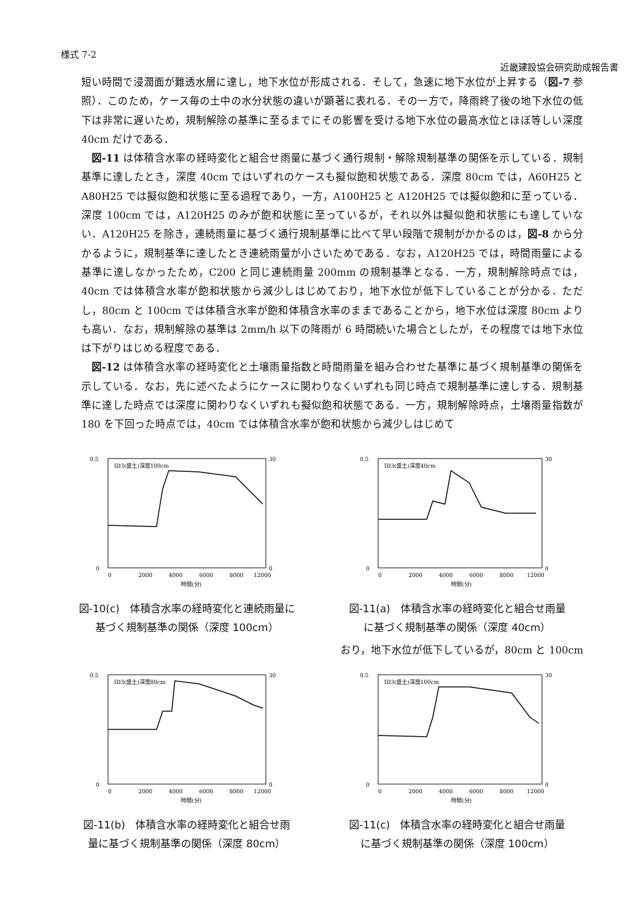様式 7-2
近畿建設協会研究助成報告書
短い時間で浸潤面が難透水層に達し，地下水位が形成される．そして，急速に地下水位が上昇する（図-7 参照）．このため，ケース毎の土中の水分状態の違いが顕著に表れる．その一方で，降雨終了後の地下水位の低下は非常に遅いため，規制解除の基準に至るまでにその影響を受ける地下水位の最高水位とほぼ等しい深度 40cm だけである．
図-11 は体積含水率の経時変化と組合せ雨量に基づく通行規制・解除規制基準の関係を示している．規制基準に達したとき，深度 40cm ではいずれのケースも擬似飽和状態である．深度 80cm では，A60H25 と A80H25 では擬似飽和状態に至る過程であり，一方，A100H25 と A120H25 では擬似飽和に至っている．深度 100cm では，A120H25 のみが飽和状態に至っているが，それ以外は擬似飽和状態にも達していない．A120H25 を除き，連続雨量に基づく通行規制基準に比べて早い段階で規制がかかるのは，図-8 から分かるように，規制基準に達したとき連続雨量が小さいためである．なお，A120H25 では，時間雨量による基準に達しなかったため，C200 と同じ連続雨量 200mm の規制基準となる．一方，規制解除時点では，40cm では体積含水率が飽和状態から減少しはじめており，地下水位が低下していることが分かる．ただし，80cm と 100cm では体積含水率が飽和体積含水率のままであることから，地下水位は深度 80cm よりも高い．なお，規制解除の基準は 2mm/h 以下の降雨が 6 時間続いた場合としたが，その程度では地下水位は下がりはじめる程度である．
図-12 は体積含水率の経時変化と土壌雨量指数と時間雨量を組み合わせた基準に基づく規制基準の関係を示している．なお，先に述べたようにケースに関わりなくいずれも同じ時点で規制基準に達しする．規制基準に達した時点では深度に関わりなくいずれも擬似飽和状態である．一方，規制解除時点，土壌雨量指数が 180 を下回った時点では，40cm では体積含水率が飽和状態から減少しはじめて
ID3(盛土)深度100cm
0.5
0
30
0
0
2000
4000
6000
8000
12000
時間(分)
図-10(c)　体積含水率の経時変化と連続雨量に
基づく規制基準の関係（深度 100cm）
ID3(盛土)深度40cm
0.5
0
30
0
0
2000
4000
6000
8000
12000
時間(分)
図-11(a)　体積含水率の経時変化と組合せ雨量
に基づく規制基準の関係（深度 40cm）
おり，地下水位が低下しているが，80cm と 100cm
ID3(盛土)深度80cm
0.5
0
30
0
0
2000
4000
6000
8000
12000
時間(分)
図-11(b)　体積含水率の経時変化と組合せ雨
量に基づく規制基準の関係（深度 80cm）
ID3(盛土)深度100cm
0.5
0
30
0
0
2000
4000
6000
8000
12000
時間(分)
図-11(c)　体積含水率の経時変化と組合せ雨量
に基づく規制基準の関係（深度 100cm）